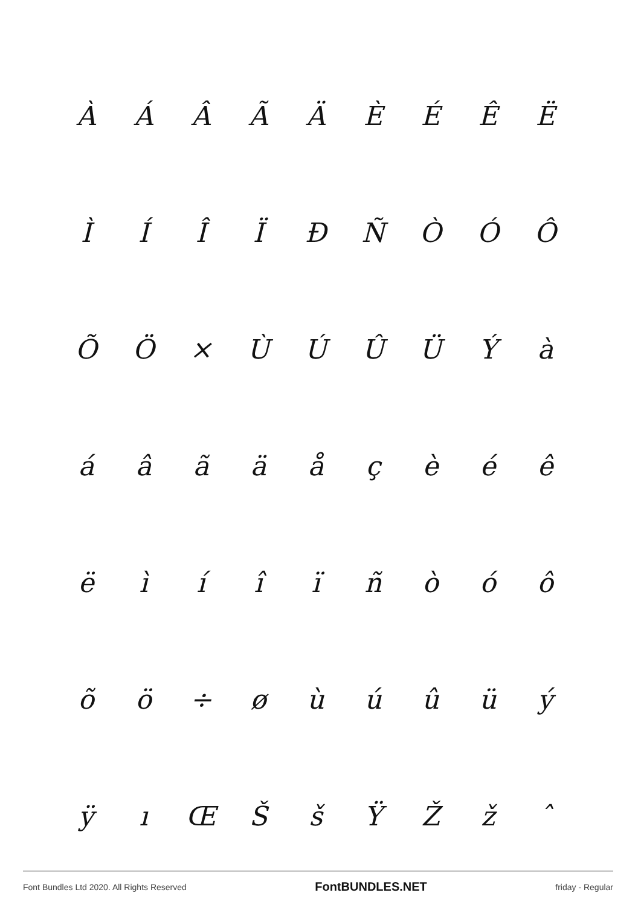| À | Á | Â | Ã | Ä | È | É | Ê | Ë |
| Ì | Í | Î | Ï | Ð | Ñ | Ò | Ó | Ô |
| Õ | Ö | × | Ù | Ú | Û | Ü | Ý | à |
| á | â | ã | ä | å | ç | è | é | ê |
| ë | ì | í | î | ï | ñ | ò | ó | ô |
| õ | ö | ÷ | ø | ù | ú | û | ü | ý |
| ÿ | ı | Œ | Š | š | Ÿ | Ž | ž | ˆ |
Font Bundles Ltd 2020. All Rights Reserved FontBUNDLES.NET friday - Regular